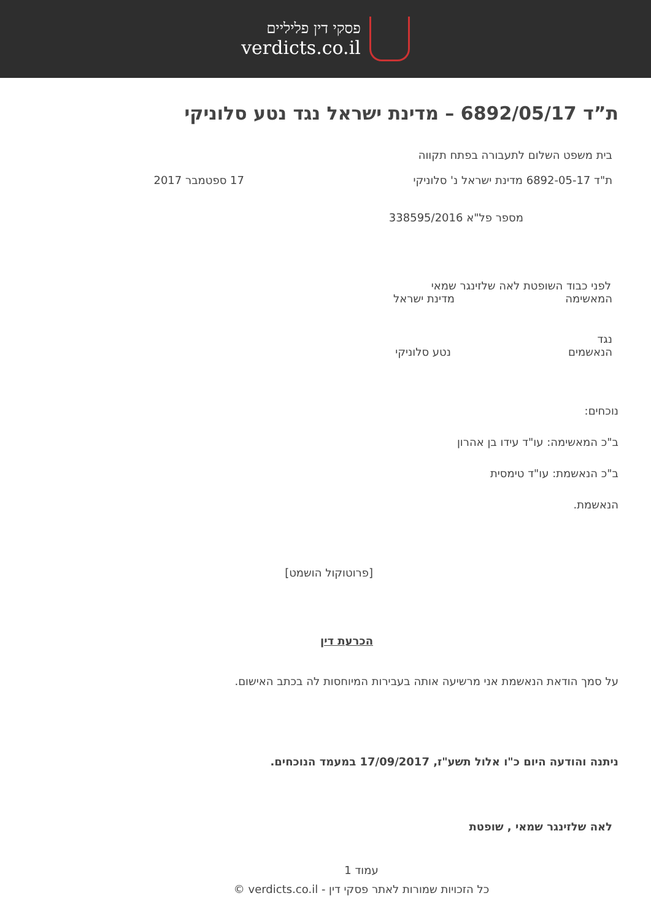פסקי דין פליליים
verdicts.co.il
ת”ד 6892/05/17 – מדינת ישראל נגד נטע סלוניקי
בית משפט השלום לתעבורה בפתח תקווה
ת"ד 6892-05-17 מדינת ישראל נ' סלוניקי 17 ספטמבר 2017
מספר פל"א 338595/2016
לפני כבוד השופטת לאה שלזינגר שמאי
המאשימה מדינת ישראל
נגד
הנאשמים נטע סלוניקי
נוכחים:
ב"כ המאשימה: עו"ד עידו בן אהרון
ב"כ הנאשמת: עו"ד טימסית
הנאשמת.
[פרוטוקול הושמט]
הכרעת דין
על סמך הודאת הנאשמת אני מרשיעה אותה בעבירות המיוחסות לה בכתב האישום.
ניתנה והודעה היום כ"ו אלול תשע"ז, 17/09/2017 במעמד הנוכחים.
לאה שלזינגר שמאי , שופטת
עמוד 1
כל הזכויות שמורות לאתר פסקי דין - verdicts.co.il ©